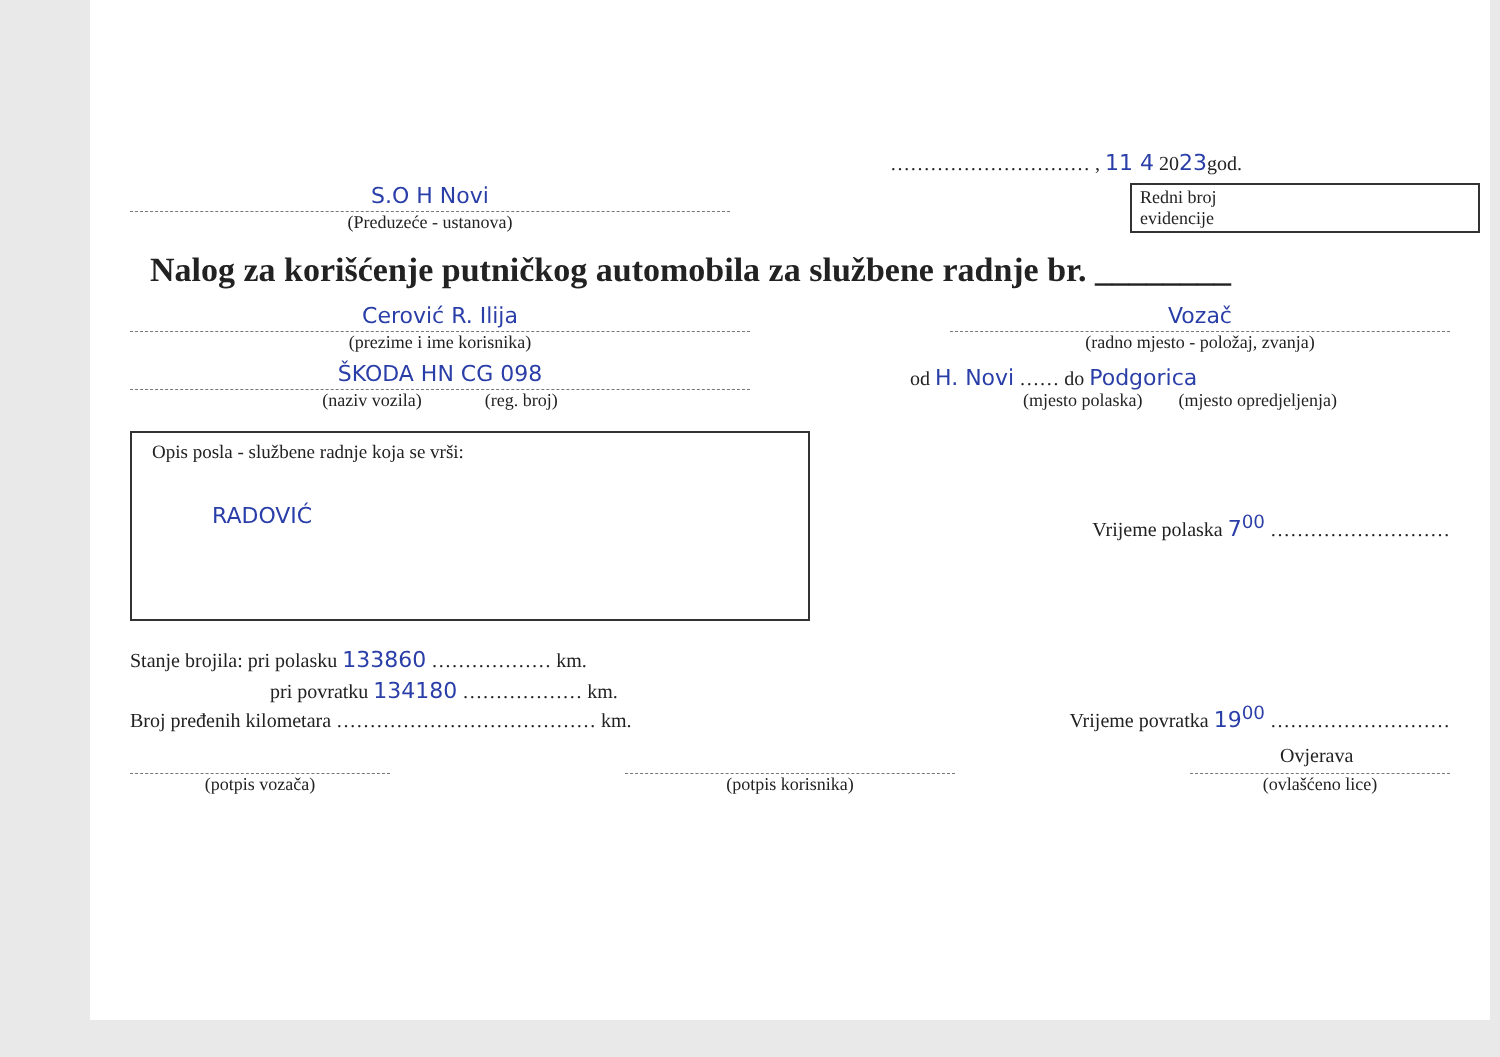S.O H Novi
(Preduzeće - ustanova)
………………………… , 11 4 2023god.
Redni broj
evidencije
Nalog za korišćenje putničkog automobila za službene radnje br. ________
Cerović R. Ilija
(prezime i ime korisnika)
Vozač
(radno mjesto - položaj, zvanja)
ŠKODA HN CG 098
(naziv vozila) (reg. broj)
od H. Novi …… do Podgorica
(mjesto polaska) (mjesto opredjeljenja)
Opis posla - službene radnje koja se vrši:
RADOVIĆ
Vrijeme polaska 7<sup>00</sup> ………………………
Stanje brojila: pri polasku 133860 ……………… km.
pri povratku 134180 ……………… km.
Broj pređenih kilometara ………………………………… km.
Vrijeme povratka 19<sup>00</sup> ………………………
Ovjerava
(potpis vozača)
(potpis korisnika)
(ovlašćeno lice)